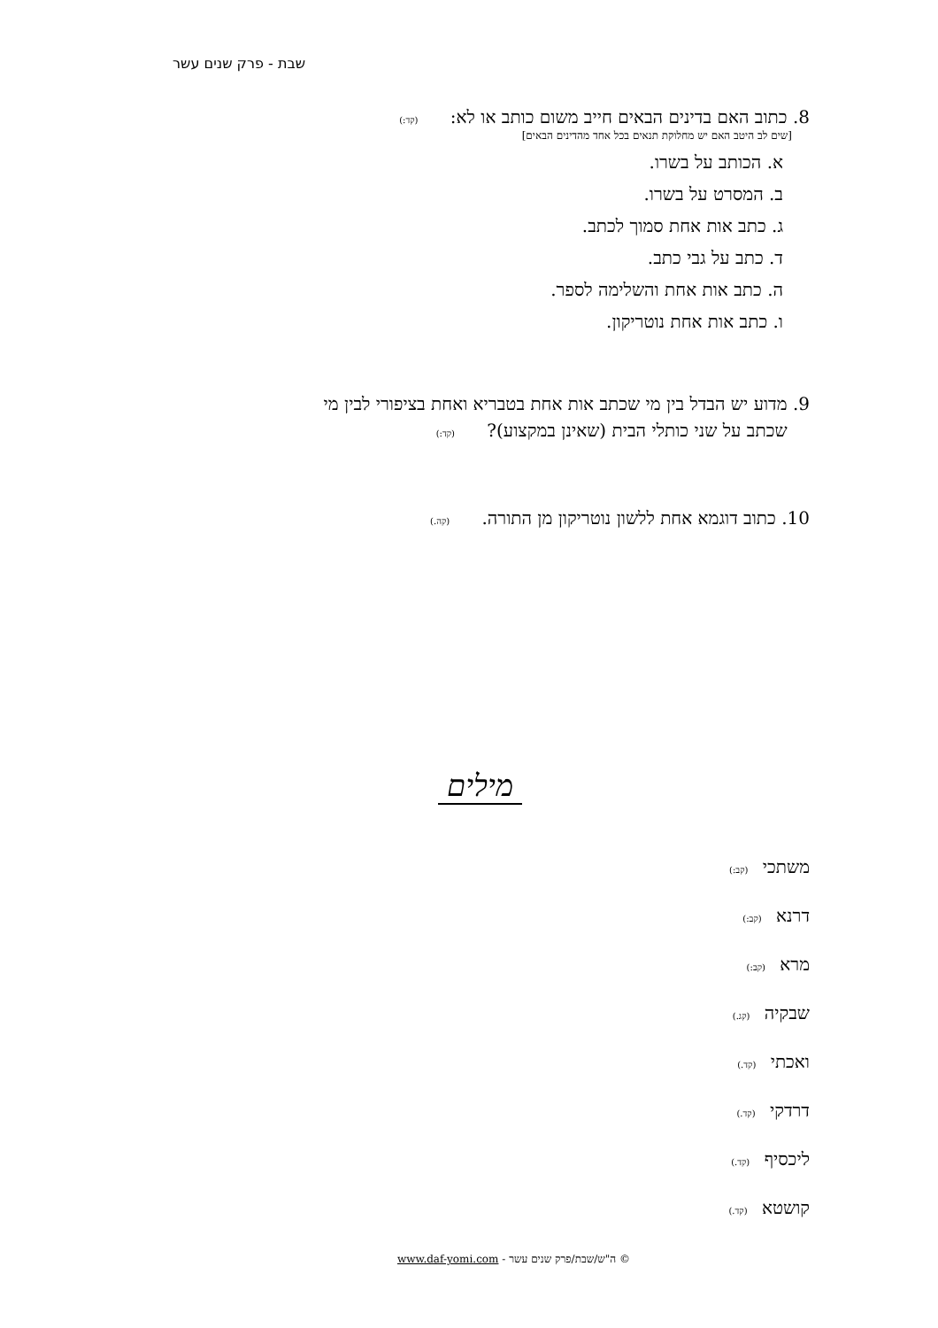שבת - פרק שנים עשר
8. כתוב האם בדינים הבאים חייב משום כותב או לא: (קד:)
[שים לב היטב האם יש מחלוקת תנאים בכל אחד מהדינים הבאים]
א. הכותב על בשרו.
ב. המסרט על בשרו.
ג. כתב אות אחת סמוך לכתב.
ד. כתב על גבי כתב.
ה. כתב אות אחת והשלימה לספר.
ו. כתב אות אחת נוטריקון.
9. מדוע יש הבדל בין מי שכתב אות אחת בטבריא ואחת בציפורי לבין מי
שכתב על שני כותלי הבית (שאינן במקצוע)? (קד:)
10. כתוב דוגמא אחת ללשון נוטריקון מן התורה. (קה.)
מילים
משתכי (קב:)
דרנא (קב:)
מרא (קב:)
שבקיה (קג.)
ואכתי (קד.)
דרדקי (קד.)
ליכסיף (קד.)
קושטא (קד.)
© ה"ש/שבת/פרק שנים עשר - www.daf-yomi.com